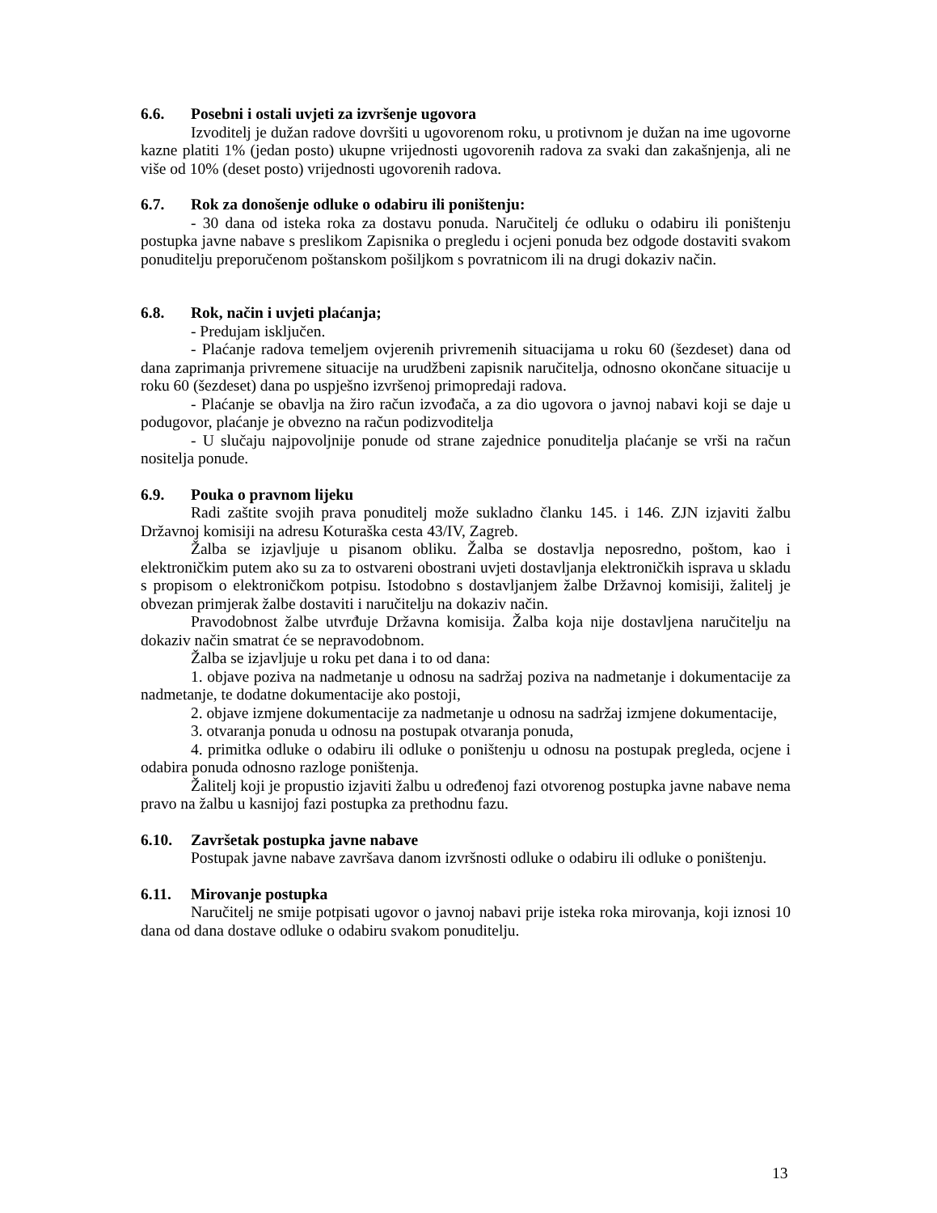6.6. Posebni i ostali uvjeti za izvršenje ugovora
Izvoditelj je dužan radove dovršiti u ugovorenom roku, u protivnom je dužan na ime ugovorne kazne platiti 1% (jedan posto) ukupne vrijednosti ugovorenih radova za svaki dan zakašnjenja, ali ne više od 10% (deset posto) vrijednosti ugovorenih radova.
6.7. Rok za donošenje odluke o odabiru ili poništenju:
- 30 dana od isteka roka za dostavu ponuda. Naručitelj će odluku o odabiru ili poništenju postupka javne nabave s preslikom Zapisnika o pregledu i ocjeni ponuda bez odgode dostaviti svakom ponuditelju preporučenom poštanskom pošiljkom s povratnicom ili na drugi dokaziv način.
6.8. Rok, način i uvjeti plaćanja;
- Predujam isključen.
- Plaćanje radova temeljem ovjerenih privremenih situacijama u roku 60 (šezdeset) dana od dana zaprimanja privremene situacije na urudžbeni zapisnik naručitelja, odnosno okončane situacije u roku 60 (šezdeset) dana po uspješno izvršenoj primopredaji radova.
- Plaćanje se obavlja na žiro račun izvođača, a za dio ugovora o javnoj nabavi koji se daje u podugovor, plaćanje je obvezno na račun podizvoditelja
- U slučaju najpovoljnije ponude od strane zajednice ponuditelja plaćanje se vrši na račun nositelja ponude.
6.9. Pouka o pravnom lijeku
Radi zaštite svojih prava ponuditelj može sukladno članku 145. i 146. ZJN izjaviti žalbu Državnoj komisiji na adresu Koturaška cesta 43/IV, Zagreb.
Žalba se izjavljuje u pisanom obliku. Žalba se dostavlja neposredno, poštom, kao i elektroničkim putem ako su za to ostvareni obostrani uvjeti dostavljanja elektroničkih isprava u skladu s propisom o elektroničkom potpisu. Istodobno s dostavljanjem žalbe Državnoj komisiji, žalitelj je obvezan primjerak žalbe dostaviti i naručitelju na dokaziv način.
Pravodobnost žalbe utvrđuje Državna komisija. Žalba koja nije dostavljena naručitelju na dokaziv način smatrat će se nepravodobnom.
Žalba se izjavljuje u roku pet dana i to od dana:
1. objave poziva na nadmetanje u odnosu na sadržaj poziva na nadmetanje i dokumentacije za nadmetanje, te dodatne dokumentacije ako postoji,
2. objave izmjene dokumentacije za nadmetanje u odnosu na sadržaj izmjene dokumentacije,
3. otvaranja ponuda u odnosu na postupak otvaranja ponuda,
4. primitka odluke o odabiru ili odluke o poništenju u odnosu na postupak pregleda, ocjene i odabira ponuda odnosno razloge poništenja.
Žalitelj koji je propustio izjaviti žalbu u određenoj fazi otvorenog postupka javne nabave nema pravo na žalbu u kasnijoj fazi postupka za prethodnu fazu.
6.10. Završetak postupka javne nabave
Postupak javne nabave završava danom izvršnosti odluke o odabiru ili odluke o poništenju.
6.11. Mirovanje postupka
Naručitelj ne smije potpisati ugovor o javnoj nabavi prije isteka roka mirovanja, koji iznosi 10 dana od dana dostave odluke o odabiru svakom ponuditelju.
13